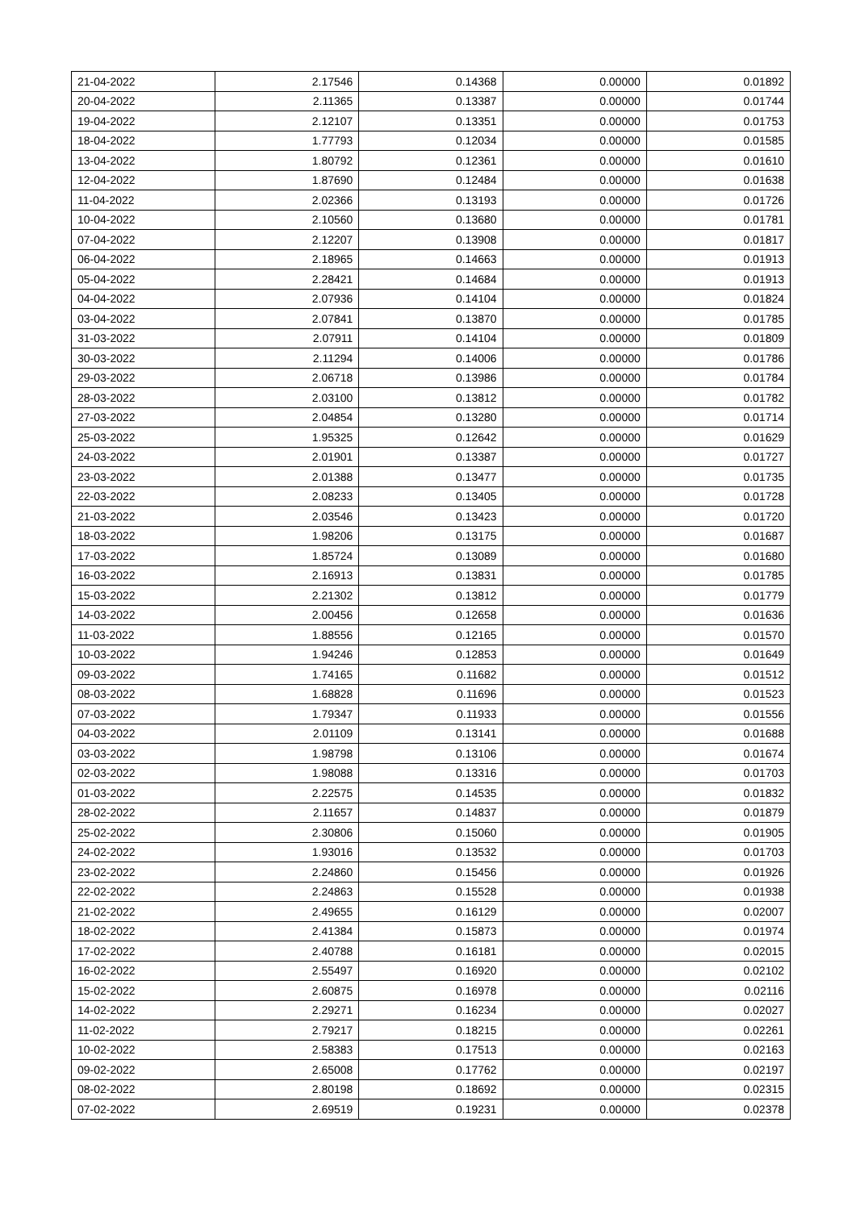| 21-04-2022 | 2.17546 | 0.14368 | 0.00000 | 0.01892 |
| 20-04-2022 | 2.11365 | 0.13387 | 0.00000 | 0.01744 |
| 19-04-2022 | 2.12107 | 0.13351 | 0.00000 | 0.01753 |
| 18-04-2022 | 1.77793 | 0.12034 | 0.00000 | 0.01585 |
| 13-04-2022 | 1.80792 | 0.12361 | 0.00000 | 0.01610 |
| 12-04-2022 | 1.87690 | 0.12484 | 0.00000 | 0.01638 |
| 11-04-2022 | 2.02366 | 0.13193 | 0.00000 | 0.01726 |
| 10-04-2022 | 2.10560 | 0.13680 | 0.00000 | 0.01781 |
| 07-04-2022 | 2.12207 | 0.13908 | 0.00000 | 0.01817 |
| 06-04-2022 | 2.18965 | 0.14663 | 0.00000 | 0.01913 |
| 05-04-2022 | 2.28421 | 0.14684 | 0.00000 | 0.01913 |
| 04-04-2022 | 2.07936 | 0.14104 | 0.00000 | 0.01824 |
| 03-04-2022 | 2.07841 | 0.13870 | 0.00000 | 0.01785 |
| 31-03-2022 | 2.07911 | 0.14104 | 0.00000 | 0.01809 |
| 30-03-2022 | 2.11294 | 0.14006 | 0.00000 | 0.01786 |
| 29-03-2022 | 2.06718 | 0.13986 | 0.00000 | 0.01784 |
| 28-03-2022 | 2.03100 | 0.13812 | 0.00000 | 0.01782 |
| 27-03-2022 | 2.04854 | 0.13280 | 0.00000 | 0.01714 |
| 25-03-2022 | 1.95325 | 0.12642 | 0.00000 | 0.01629 |
| 24-03-2022 | 2.01901 | 0.13387 | 0.00000 | 0.01727 |
| 23-03-2022 | 2.01388 | 0.13477 | 0.00000 | 0.01735 |
| 22-03-2022 | 2.08233 | 0.13405 | 0.00000 | 0.01728 |
| 21-03-2022 | 2.03546 | 0.13423 | 0.00000 | 0.01720 |
| 18-03-2022 | 1.98206 | 0.13175 | 0.00000 | 0.01687 |
| 17-03-2022 | 1.85724 | 0.13089 | 0.00000 | 0.01680 |
| 16-03-2022 | 2.16913 | 0.13831 | 0.00000 | 0.01785 |
| 15-03-2022 | 2.21302 | 0.13812 | 0.00000 | 0.01779 |
| 14-03-2022 | 2.00456 | 0.12658 | 0.00000 | 0.01636 |
| 11-03-2022 | 1.88556 | 0.12165 | 0.00000 | 0.01570 |
| 10-03-2022 | 1.94246 | 0.12853 | 0.00000 | 0.01649 |
| 09-03-2022 | 1.74165 | 0.11682 | 0.00000 | 0.01512 |
| 08-03-2022 | 1.68828 | 0.11696 | 0.00000 | 0.01523 |
| 07-03-2022 | 1.79347 | 0.11933 | 0.00000 | 0.01556 |
| 04-03-2022 | 2.01109 | 0.13141 | 0.00000 | 0.01688 |
| 03-03-2022 | 1.98798 | 0.13106 | 0.00000 | 0.01674 |
| 02-03-2022 | 1.98088 | 0.13316 | 0.00000 | 0.01703 |
| 01-03-2022 | 2.22575 | 0.14535 | 0.00000 | 0.01832 |
| 28-02-2022 | 2.11657 | 0.14837 | 0.00000 | 0.01879 |
| 25-02-2022 | 2.30806 | 0.15060 | 0.00000 | 0.01905 |
| 24-02-2022 | 1.93016 | 0.13532 | 0.00000 | 0.01703 |
| 23-02-2022 | 2.24860 | 0.15456 | 0.00000 | 0.01926 |
| 22-02-2022 | 2.24863 | 0.15528 | 0.00000 | 0.01938 |
| 21-02-2022 | 2.49655 | 0.16129 | 0.00000 | 0.02007 |
| 18-02-2022 | 2.41384 | 0.15873 | 0.00000 | 0.01974 |
| 17-02-2022 | 2.40788 | 0.16181 | 0.00000 | 0.02015 |
| 16-02-2022 | 2.55497 | 0.16920 | 0.00000 | 0.02102 |
| 15-02-2022 | 2.60875 | 0.16978 | 0.00000 | 0.02116 |
| 14-02-2022 | 2.29271 | 0.16234 | 0.00000 | 0.02027 |
| 11-02-2022 | 2.79217 | 0.18215 | 0.00000 | 0.02261 |
| 10-02-2022 | 2.58383 | 0.17513 | 0.00000 | 0.02163 |
| 09-02-2022 | 2.65008 | 0.17762 | 0.00000 | 0.02197 |
| 08-02-2022 | 2.80198 | 0.18692 | 0.00000 | 0.02315 |
| 07-02-2022 | 2.69519 | 0.19231 | 0.00000 | 0.02378 |